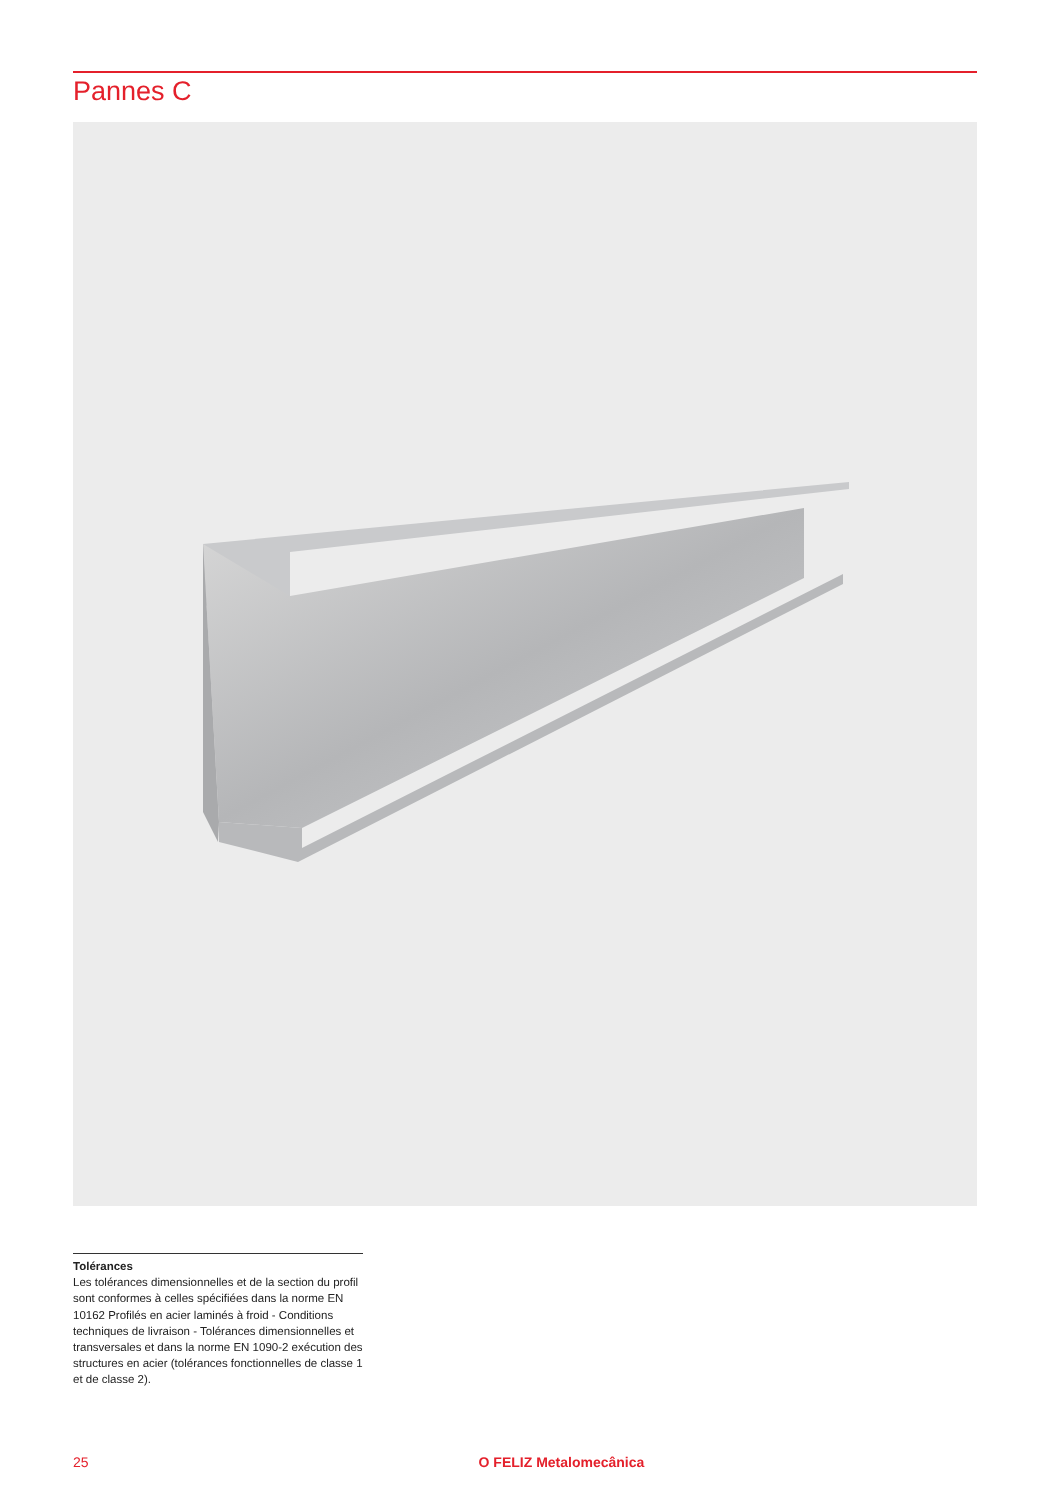Pannes C
Tolérances
Les tolérances dimensionnelles et de la section du profil sont conformes à celles spécifiées dans la norme EN 10162 Profilés en acier laminés à froid - Conditions techniques de livraison - Tolérances dimensionnelles et transversales et dans la norme EN 1090-2 exécution des structures en acier (tolérances fonctionnelles de classe 1 et de classe 2).
25 O FELIZ Metalomecânica